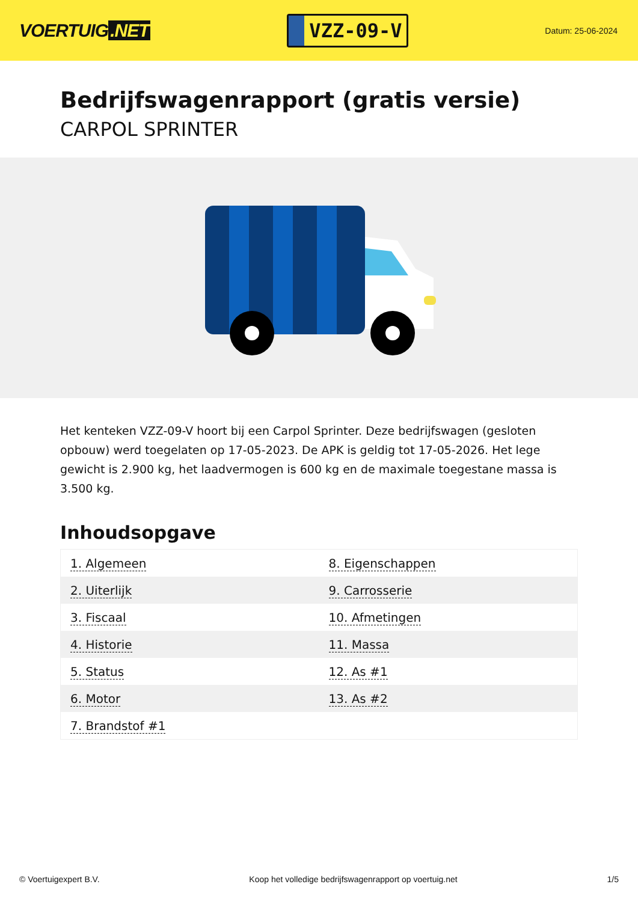VOERTUIG.NET
VZZ-09-V
Datum: 25-06-2024
Bedrijfswagenrapport (gratis versie)
CARPOL SPRINTER
Het kenteken VZZ-09-V hoort bij een Carpol Sprinter. Deze bedrijfswagen (gesloten opbouw) werd toegelaten op 17-05-2023. De APK is geldig tot 17-05-2026. Het lege gewicht is 2.900 kg, het laadvermogen is 600 kg en de maximale toegestane massa is 3.500 kg.
Inhoudsopgave
| 1. Algemeen | 8. Eigenschappen |
| 2. Uiterlijk | 9. Carrosserie |
| 3. Fiscaal | 10. Afmetingen |
| 4. Historie | 11. Massa |
| 5. Status | 12. As #1 |
| 6. Motor | 13. As #2 |
| 7. Brandstof #1 | |
© Voertuigexpert B.V. Koop het volledige bedrijfswagenrapport op voertuig.net 1/5